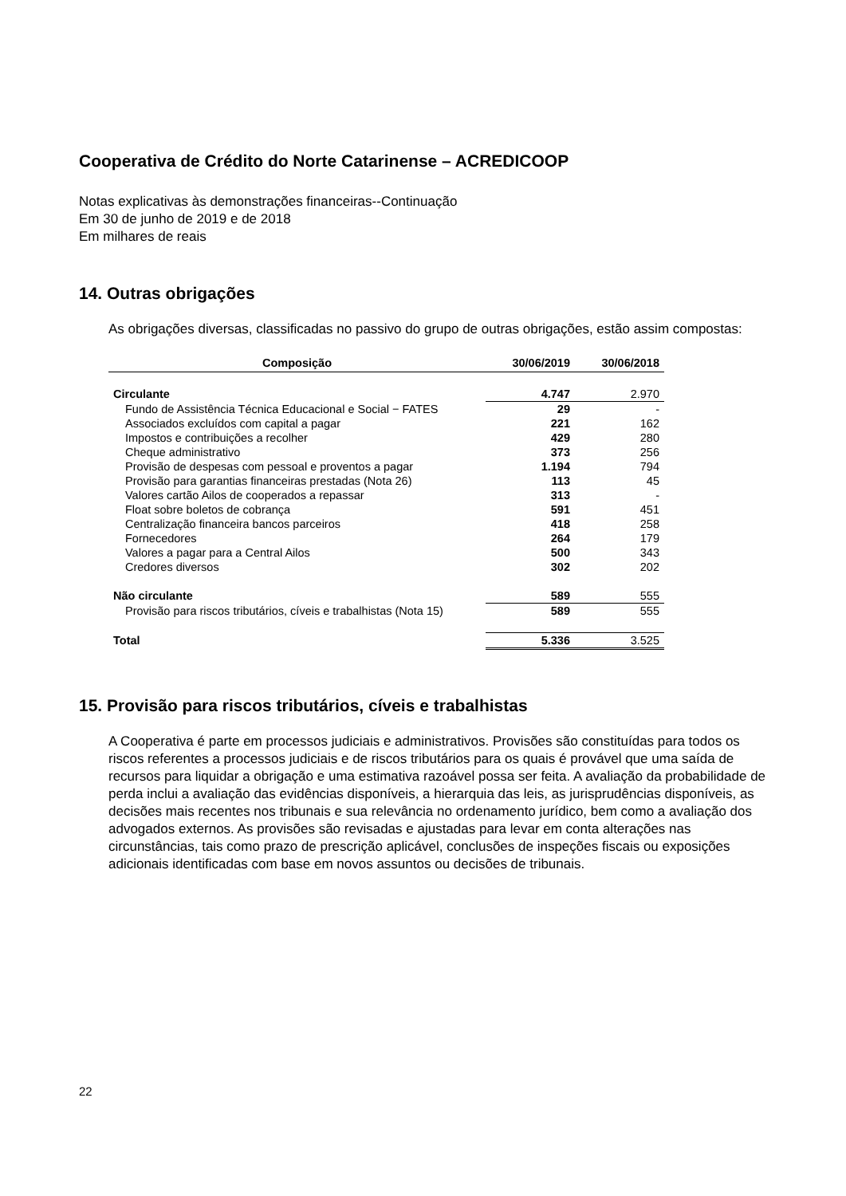Cooperativa de Crédito do Norte Catarinense – ACREDICOOP
Notas explicativas às demonstrações financeiras--Continuação
Em 30 de junho de 2019 e de 2018
Em milhares de reais
14. Outras obrigações
As obrigações diversas, classificadas no passivo do grupo de outras obrigações, estão assim compostas:
| Composição | 30/06/2019 | 30/06/2018 |
| --- | --- | --- |
| Circulante | 4.747 | 2.970 |
| Fundo de Assistência Técnica Educacional e Social − FATES | 29 | - |
| Associados excluídos com capital a pagar | 221 | 162 |
| Impostos e contribuições a recolher | 429 | 280 |
| Cheque administrativo | 373 | 256 |
| Provisão de despesas com pessoal e proventos a pagar | 1.194 | 794 |
| Provisão para garantias financeiras prestadas (Nota 26) | 113 | 45 |
| Valores cartão Ailos de cooperados a repassar | 313 | - |
| Float sobre boletos de cobrança | 591 | 451 |
| Centralização financeira bancos parceiros | 418 | 258 |
| Fornecedores | 264 | 179 |
| Valores a pagar para a Central Ailos | 500 | 343 |
| Credores diversos | 302 | 202 |
| Não circulante | 589 | 555 |
| Provisão para riscos tributários, cíveis e trabalhistas (Nota 15) | 589 | 555 |
| Total | 5.336 | 3.525 |
15. Provisão para riscos tributários, cíveis e trabalhistas
A Cooperativa é parte em processos judiciais e administrativos. Provisões são constituídas para todos os riscos referentes a processos judiciais e de riscos tributários para os quais é provável que uma saída de recursos para liquidar a obrigação e uma estimativa razoável possa ser feita. A avaliação da probabilidade de perda inclui a avaliação das evidências disponíveis, a hierarquia das leis, as jurisprudências disponíveis, as decisões mais recentes nos tribunais e sua relevância no ordenamento jurídico, bem como a avaliação dos advogados externos. As provisões são revisadas e ajustadas para levar em conta alterações nas circunstâncias, tais como prazo de prescrição aplicável, conclusões de inspeções fiscais ou exposições adicionais identificadas com base em novos assuntos ou decisões de tribunais.
22